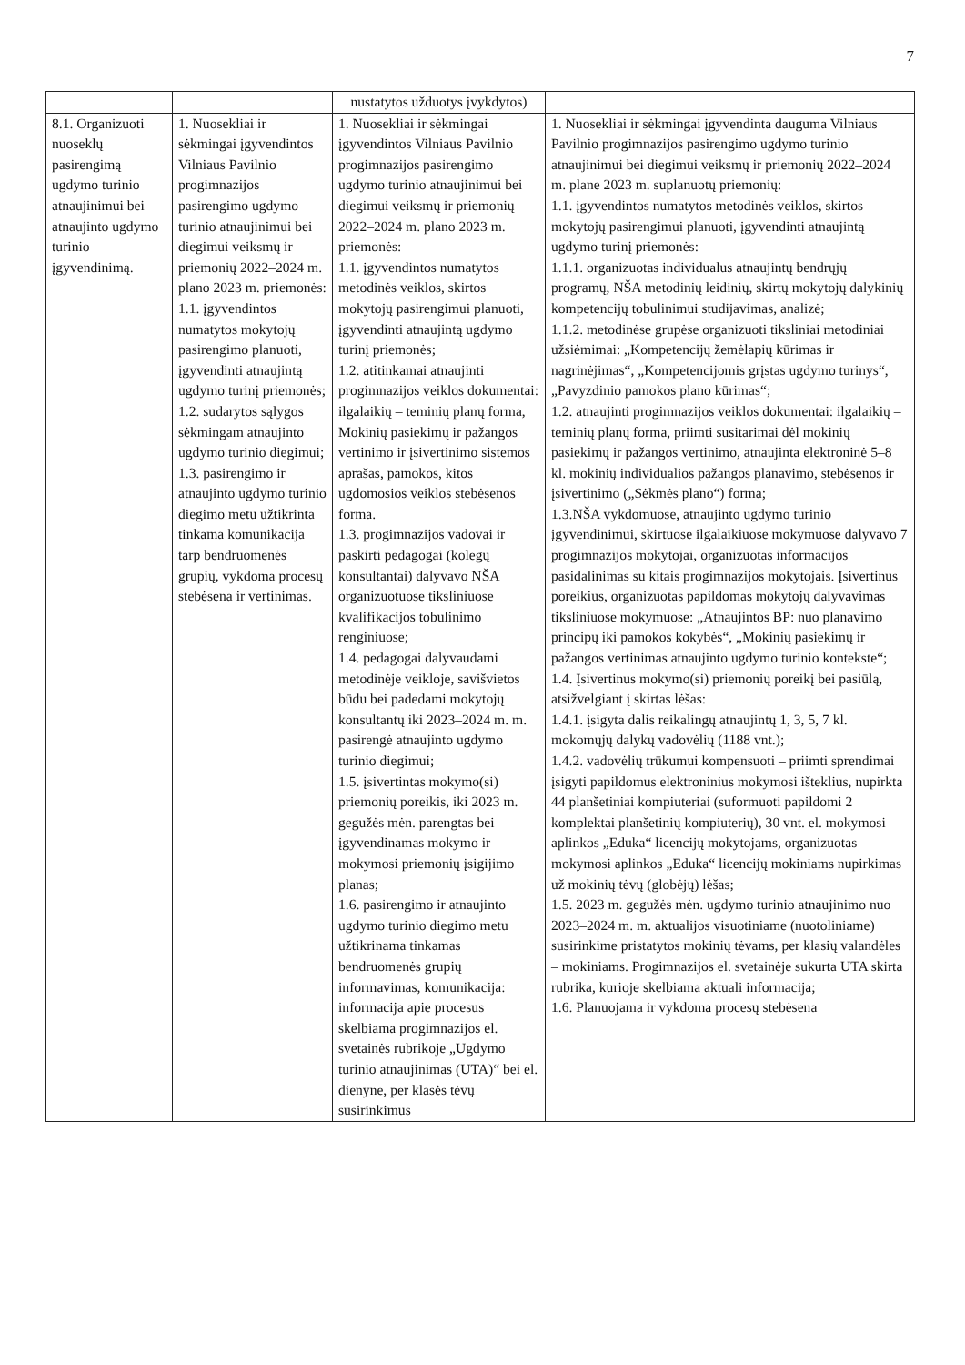7
| | | nustatytos užduotys įvykdytos) | |
| 8.1. Organizuoti nuoseklų pasirengimą ugdymo turinio atnaujinimui bei atnaujinto ugdymo turinio įgyvendinimą. | 1. Nuosekliai ir sėkmingai įgyvendintos Vilniaus Pavilnio progimnazijos pasirengimo ugdymo turinio atnaujinimui bei diegimui veiksmų ir priemonių 2022–2024 m. plano 2023 m. priemonės: 1.1. įgyvendintos numatytos mokytojų pasirengimo planuoti, įgyvendinti atnaujintą ugdymo turinį priemonės; 1.2. sudarytos sąlygos sėkmingam atnaujinto ugdymo turinio diegimui; 1.3. pasirengimo ir atnaujinto ugdymo turinio diegimo metu užtikrinta tinkama komunikacija tarp bendruomenės grupių, vykdoma procesų stebėsena ir vertinimas. | 1. Nuosekliai ir sėkmingai įgyvendintos Vilniaus Pavilnio progimnazijos pasirengimo ugdymo turinio atnaujinimui bei diegimui veiksmų ir priemonių 2022–2024 m. plano 2023 m. priemonės: 1.1. įgyvendintos numatytos metodinės veiklos, skirtos mokytojų pasirengimui planuoti, įgyvendinti atnaujintą ugdymo turinį priemonės; 1.2. atitinkamai atnaujinti progimnazijos veiklos dokumentai: ilgalaikių – teminių planų forma, Mokinių pasiekimų ir pažangos vertinimo ir įsivertinimo sistemos aprašas, pamokos, kitos ugdomosios veiklos stebėsenos forma. 1.3. progimnazijos vadovai ir paskirti pedagogai (kolegų konsultantai) dalyvavo NŠA organizuotuose tiksliniuose kvalifikacijos tobulinimo renginiuose; 1.4. pedagogai dalyvaudami metodinėje veikloje, savišvietos būdu bei padedami mokytojų konsultantų iki 2023–2024 m. m. pasirengė atnaujinto ugdymo turinio diegimui; 1.5. įsivertintas mokymo(si) priemonių poreikis, iki 2023 m. gegužės mėn. parengtas bei įgyvendinamas mokymo ir mokymosi priemonių įsigijimo planas; 1.6. pasirengimo ir atnaujinto ugdymo turinio diegimo metu užtikrinama tinkamas bendruomenės grupių informavimas, komunikacija: informacija apie procesus skelbiama progimnazijos el. svetainės rubrikoje „Ugdymo turinio atnaujinimas (UTA)“ bei el. dienyne, per klasės tėvų susirinkimus | 1. Nuosekliai ir sėkmingai įgyvendinta dauguma Vilniaus Pavilnio progimnazijos pasirengimo ugdymo turinio atnaujinimui bei diegimui veiksmų ir priemonių 2022–2024 m. plane 2023 m. suplanuotų priemonių: 1.1. įgyvendintos numatytos metodinės veiklos, skirtos mokytojų pasirengimui planuoti, įgyvendinti atnaujintą ugdymo turinį priemonės: 1.1.1. organizuotas individualus atnaujintų bendrųjų programų, NŠA metodinių leidinių, skirtų mokytojų dalykinių kompetencijų tobulinimui studijavimas, analizė; 1.1.2. metodinėse grupėse organizuoti tiksliniai metodiniai užsiėmimai: „Kompetencijų žemėlapių kūrimas ir nagrinėjimas“, „Kompetencijomis grįstas ugdymo turinys“, „Pavyzdinio pamokos plano kūrimas“; 1.2. atnaujinti progimnazijos veiklos dokumentai: ilgalaikių – teminių planų forma, priimti susitarimai dėl mokinių pasiekimų ir pažangos vertinimo, atnaujinta elektroninė 5–8 kl. mokinių individualios pažangos planavimo, stebėsenos ir įsivertinimo („Sėkmės plano“) forma; 1.3.NŠA vykdomuose, atnaujinto ugdymo turinio įgyvendinimui, skirtuose ilgalaikiuose mokymuose dalyvavo 7 progimnazijos mokytojai, organizuotas informacijos pasidalinimas su kitais progimnazijos mokytojais. Įsivertinus poreikius, organizuotas papildomas mokytojų dalyvavimas tiksliniuose mokymuose: „Atnaujintos BP: nuo planavimo principų iki pamokos kokybės“, „Mokinių pasiekimų ir pažangos vertinimas atnaujinto ugdymo turinio kontekste“; 1.4. Įsivertinus mokymo(si) priemonių poreikį bei pasiūlą, atsižvelgiant į skirtas lėšas: 1.4.1. įsigyta dalis reikalingų atnaujintų 1, 3, 5, 7 kl. mokomųjų dalykų vadovėlių (1188 vnt.); 1.4.2. vadovėlių trūkumui kompensuoti – priimti sprendimai įsigyti papildomus elektroninius mokymosi išteklius, nupirkta 44 planšetiniai kompiuteriai (suformuoti papildomi 2 komplektai planšetinių kompiuterių), 30 vnt. el. mokymosi aplinkos „Eduka“ licencijų mokytojams, organizuotas mokymosi aplinkos „Eduka“ licencijų mokiniams nupirkimas už mokinių tėvų (globėjų) lėšas; 1.5. 2023 m. gegužės mėn. ugdymo turinio atnaujinimo nuo 2023–2024 m. m. aktualijos visuotiniame (nuotoliniame) susirinkime pristatytos mokinių tėvams, per klasių valandėles – mokiniams. Progimnazijos el. svetainėje sukurta UTA skirta rubrika, kurioje skelbiama aktuali informacija; 1.6. Planuojama ir vykdoma procesų stebėsena |